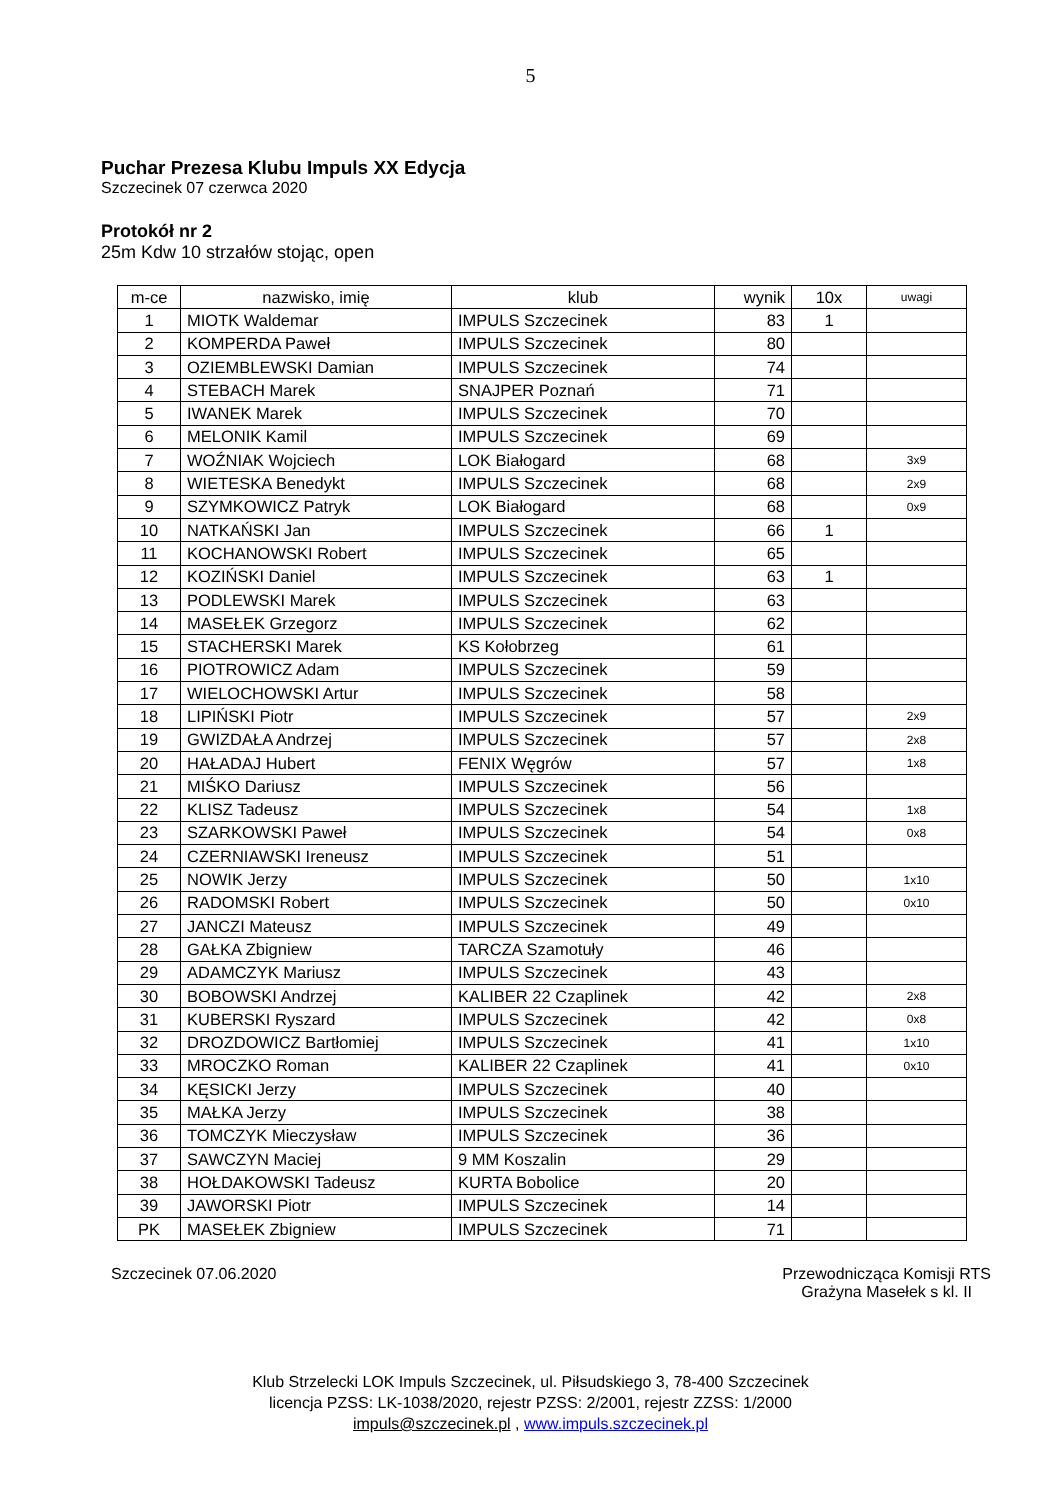5
Puchar Prezesa Klubu Impuls XX Edycja
Szczecinek 07 czerwca 2020
Protokół nr 2
25m Kdw 10 strzałów stojąc, open
| m-ce | nazwisko, imię | klub | wynik | 10x | uwagi |
| --- | --- | --- | --- | --- | --- |
| 1 | MIOTK Waldemar | IMPULS Szczecinek | 83 | 1 | |
| 2 | KOMPERDA Paweł | IMPULS Szczecinek | 80 | | |
| 3 | OZIEMBLEWSKI Damian | IMPULS Szczecinek | 74 | | |
| 4 | STEBACH Marek | SNAJPER Poznań | 71 | | |
| 5 | IWANEK Marek | IMPULS Szczecinek | 70 | | |
| 6 | MELONIK Kamil | IMPULS Szczecinek | 69 | | |
| 7 | WOŹNIAK Wojciech | LOK Białogard | 68 | | 3x9 |
| 8 | WIETESKA Benedykt | IMPULS Szczecinek | 68 | | 2x9 |
| 9 | SZYMKOWICZ Patryk | LOK Białogard | 68 | | 0x9 |
| 10 | NATKAŃSKI Jan | IMPULS Szczecinek | 66 | 1 | |
| 11 | KOCHANOWSKI Robert | IMPULS Szczecinek | 65 | | |
| 12 | KOZIŃSKI Daniel | IMPULS Szczecinek | 63 | 1 | |
| 13 | PODLEWSKI Marek | IMPULS Szczecinek | 63 | | |
| 14 | MASEŁEK Grzegorz | IMPULS Szczecinek | 62 | | |
| 15 | STACHERSKI Marek | KS Kołobrzeg | 61 | | |
| 16 | PIOTROWICZ Adam | IMPULS Szczecinek | 59 | | |
| 17 | WIELOCHOWSKI Artur | IMPULS Szczecinek | 58 | | |
| 18 | LIPIŃSKI Piotr | IMPULS Szczecinek | 57 | | 2x9 |
| 19 | GWIZDAŁA Andrzej | IMPULS Szczecinek | 57 | | 2x8 |
| 20 | HAŁADAJ Hubert | FENIX Węgrów | 57 | | 1x8 |
| 21 | MIŚKO Dariusz | IMPULS Szczecinek | 56 | | |
| 22 | KLISZ Tadeusz | IMPULS Szczecinek | 54 | | 1x8 |
| 23 | SZARKOWSKI Paweł | IMPULS Szczecinek | 54 | | 0x8 |
| 24 | CZERNIAWSKI Ireneusz | IMPULS Szczecinek | 51 | | |
| 25 | NOWIK Jerzy | IMPULS Szczecinek | 50 | | 1x10 |
| 26 | RADOMSKI Robert | IMPULS Szczecinek | 50 | | 0x10 |
| 27 | JANCZI Mateusz | IMPULS Szczecinek | 49 | | |
| 28 | GAŁKA Zbigniew | TARCZA Szamotuły | 46 | | |
| 29 | ADAMCZYK Mariusz | IMPULS Szczecinek | 43 | | |
| 30 | BOBOWSKI Andrzej | KALIBER 22 Czaplinek | 42 | | 2x8 |
| 31 | KUBERSKI Ryszard | IMPULS Szczecinek | 42 | | 0x8 |
| 32 | DROZDOWICZ Bartłomiej | IMPULS Szczecinek | 41 | | 1x10 |
| 33 | MROCZKO Roman | KALIBER 22 Czaplinek | 41 | | 0x10 |
| 34 | KĘSICKI Jerzy | IMPULS Szczecinek | 40 | | |
| 35 | MAŁKA Jerzy | IMPULS Szczecinek | 38 | | |
| 36 | TOMCZYK Mieczysław | IMPULS Szczecinek | 36 | | |
| 37 | SAWCZYN Maciej | 9 MM Koszalin | 29 | | |
| 38 | HOŁDAKOWSKI Tadeusz | KURTA Bobolice | 20 | | |
| 39 | JAWORSKI Piotr | IMPULS Szczecinek | 14 | | |
| PK | MASEŁEK Zbigniew | IMPULS Szczecinek | 71 | | |
Szczecinek 07.06.2020 Przewodnicząca Komisji RTS
Grażyna Masełek s kl. II
Klub Strzelecki LOK Impuls Szczecinek, ul. Piłsudskiego 3, 78-400 Szczecinek
licencja PZSS: LK-1038/2020, rejestr PZSS: 2/2001, rejestr ZZSS: 1/2000
impuls@szczecinek.pl , www.impuls.szczecinek.pl